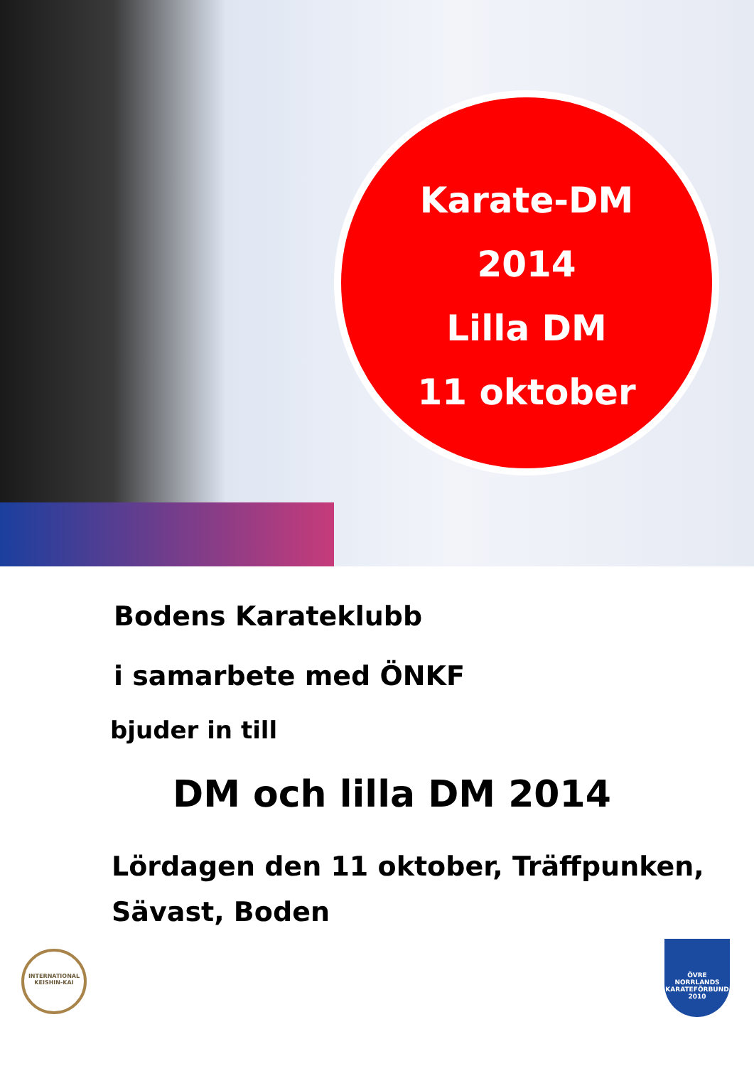Karate-DM
2014
Lilla DM
11 oktober
Bodens Karateklubb
i samarbete med ÖNKF
bjuder in till
DM och lilla DM 2014
Lördagen den 11 oktober, Träffpunken,
Sävast, Boden
INTERNATIONAL
KEISHIN-KAI
ÖVRE
NORRLANDS
KARATEFÖRBUND
2010